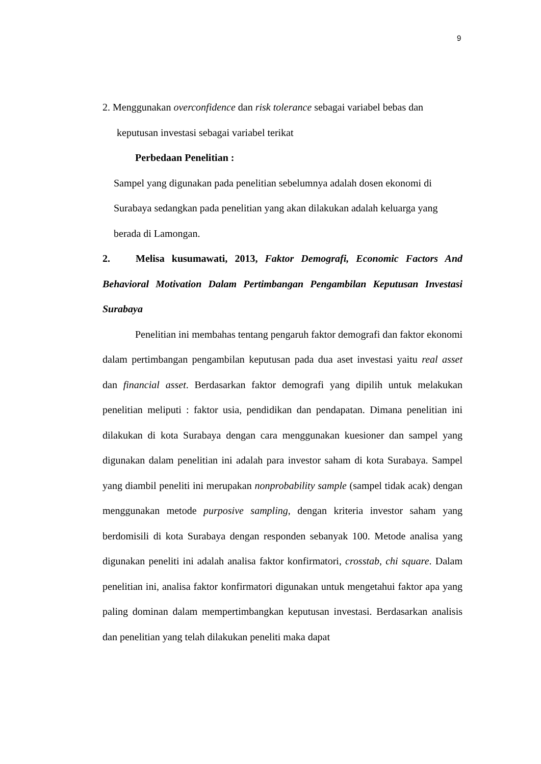9
2. Menggunakan overconfidence dan risk tolerance sebagai variabel bebas dan
keputusan investasi sebagai variabel terikat
Perbedaan Penelitian :
Sampel yang digunakan pada penelitian sebelumnya adalah dosen ekonomi di Surabaya sedangkan pada penelitian yang akan dilakukan adalah keluarga yang berada di Lamongan.
2. Melisa kusumawati, 2013, Faktor Demografi, Economic Factors And Behavioral Motivation Dalam Pertimbangan Pengambilan Keputusan Investasi Surabaya
Penelitian ini membahas tentang pengaruh faktor demografi dan faktor ekonomi dalam pertimbangan pengambilan keputusan pada dua aset investasi yaitu real asset dan financial asset. Berdasarkan faktor demografi yang dipilih untuk melakukan penelitian meliputi : faktor usia, pendidikan dan pendapatan. Dimana penelitian ini dilakukan di kota Surabaya dengan cara menggunakan kuesioner dan sampel yang digunakan dalam penelitian ini adalah para investor saham di kota Surabaya. Sampel yang diambil peneliti ini merupakan nonprobability sample (sampel tidak acak) dengan menggunakan metode purposive sampling, dengan kriteria investor saham yang berdomisili di kota Surabaya dengan responden sebanyak 100. Metode analisa yang digunakan peneliti ini adalah analisa faktor konfirmatori, crosstab, chi square. Dalam penelitian ini, analisa faktor konfirmatori digunakan untuk mengetahui faktor apa yang paling dominan dalam mempertimbangkan keputusan investasi. Berdasarkan analisis dan penelitian yang telah dilakukan peneliti maka dapat